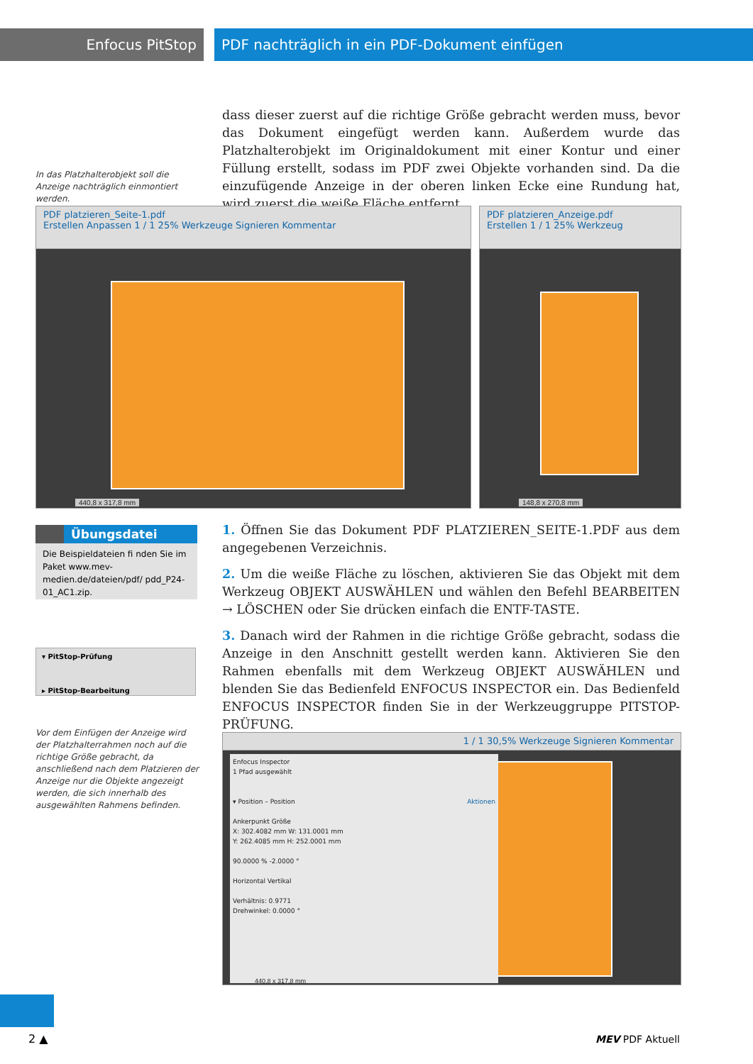Enfocus PitStop
PDF nachträglich in ein PDF-Dokument einfügen
In das Platzhalterobjekt soll die Anzeige nachträglich einmontiert werden.
dass dieser zuerst auf die richtige Größe gebracht werden muss, bevor das Dokument eingefügt werden kann. Außerdem wurde das Platzhalterobjekt im Originaldokument mit einer Kontur und einer Füllung erstellt, sodass im PDF zwei Objekte vorhanden sind. Da die einzufügende Anzeige in der oberen linken Ecke eine Rundung hat, wird zuerst die weiße Fläche entfernt.
PDF platzieren_Seite-1.pdf
Erstellen Anpassen 1 / 1 25% Werkzeuge Signieren Kommentar
440,8 x 317,8 mm
PDF platzieren_Anzeige.pdf
Erstellen 1 / 1 25% Werkzeug
148,8 x 270,8 mm
Übungsdatei
Die Beispieldateien fi nden Sie im Paket www.mev-medien.de/dateien/pdf/ pdd_P24-01_AC1.zip.
▾ PitStop-Prüfung
▸ PitStop-Bearbeitung
Vor dem Einfügen der Anzeige wird der Platzhalterrahmen noch auf die richtige Größe gebracht, da anschließend nach dem Platzieren der Anzeige nur die Objekte angezeigt werden, die sich innerhalb des ausgewählten Rahmens befinden.
1. Öffnen Sie das Dokument PDF PLATZIEREN_SEITE-1.PDF aus dem angegebenen Verzeichnis.
2. Um die weiße Fläche zu löschen, aktivieren Sie das Objekt mit dem Werkzeug OBJEKT AUSWÄHLEN und wählen den Befehl BEARBEITEN → LÖSCHEN oder Sie drücken einfach die ENTF-TASTE.
3. Danach wird der Rahmen in die richtige Größe gebracht, sodass die Anzeige in den Anschnitt gestellt werden kann. Aktivieren Sie den Rahmen ebenfalls mit dem Werkzeug OBJEKT AUSWÄHLEN und blenden Sie das Bedienfeld ENFOCUS INSPECTOR ein. Das Bedienfeld ENFOCUS INSPECTOR finden Sie in der Werkzeuggruppe PITSTOP-PRÜFUNG.
1 / 1 30,5% Werkzeuge Signieren Kommentar
Enfocus Inspector
1 Pfad ausgewählt
▾ Position – Position Aktionen
Ankerpunkt Größe
X: 302.4082 mm W: 131.0001 mm
Y: 262.4085 mm H: 252.0001 mm
90.0000 % -2.0000 °
Horizontal Vertikal
Verhältnis: 0.9771
Drehwinkel: 0.0000 °
440,8 x 317,8 mm
2 ▲ MEV PDF Aktuell